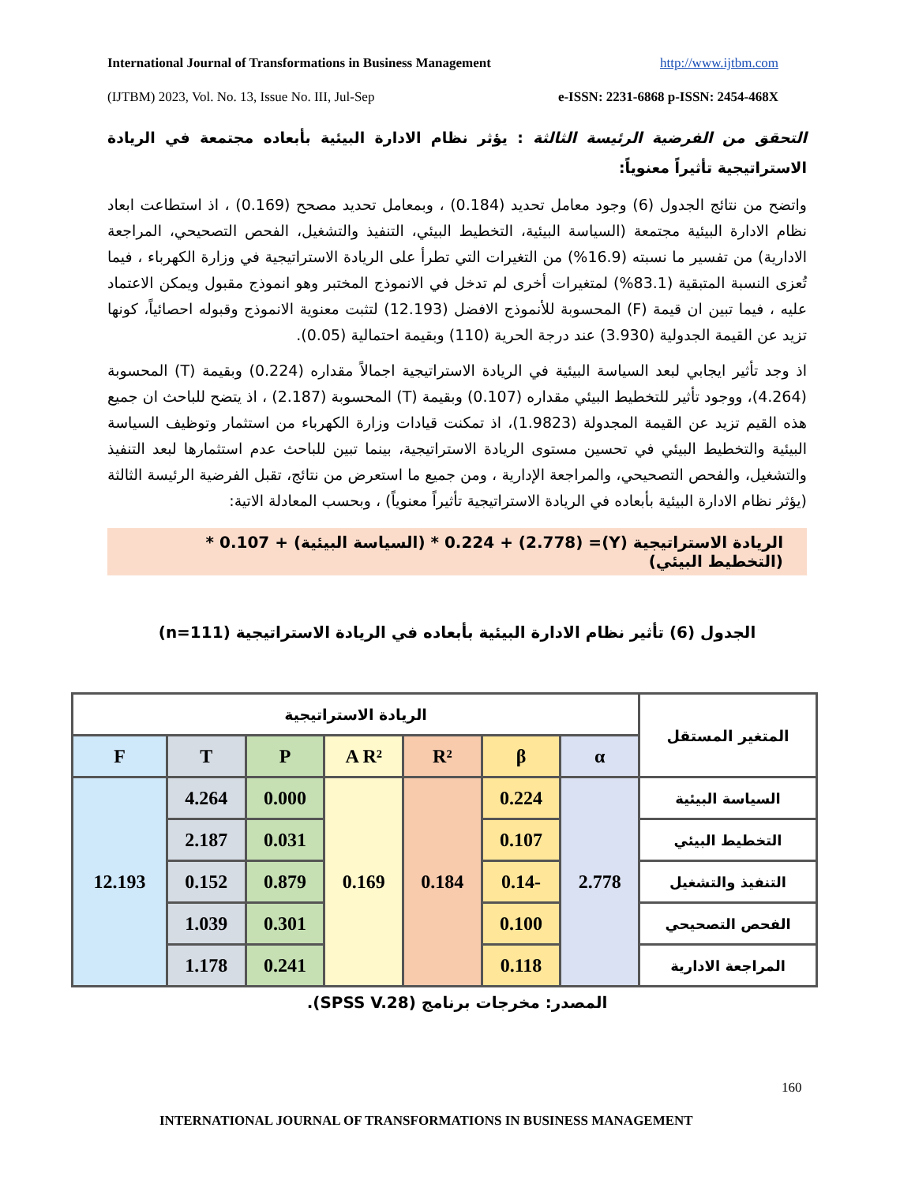International Journal of Transformations in Business Management http://www.ijtbm.com
(IJTBM) 2023, Vol. No. 13, Issue No. III, Jul-Sep e-ISSN: 2231-6868 p-ISSN: 2454-468X
التحقق من الفرضية الرئيسة الثالثة : يؤثر نظام الادارة البيئية بأبعاده مجتمعة في الريادة الاستراتيجية تأثيراً معنوياً:
واتضح من نتائج الجدول (6) وجود معامل تحديد (0.184) ، وبمعامل تحديد مصحح (0.169) ، اذ استطاعت ابعاد نظام الادارة البيئية مجتمعة (السياسة البيئية، التخطيط البيئي، التنفيذ والتشغيل، الفحص التصحيحي، المراجعة الادارية) من تفسير ما نسبته (16.9%) من التغيرات التي تطرأ على الريادة الاستراتيجية في وزارة الكهرباء ، فيما تُعزى النسبة المتبقية (83.1%) لمتغيرات أخرى لم تدخل في الانموذج المختبر وهو انموذج مقبول ويمكن الاعتماد عليه ، فيما تبين ان قيمة (F) المحسوبة للأنموذج الافضل (12.193) لتثبت معنوية الانموذج وقبوله احصائياً، كونها تزيد عن القيمة الجدولية (3.930) عند درجة الحرية (110) وبقيمة احتمالية (0.05).
اذ وجد تأثير ايجابي لبعد السياسة البيئية في الريادة الاستراتيجية اجمالاً مقداره (0.224) وبقيمة (T) المحسوبة (4.264)، ووجود تأثير للتخطيط البيئي مقداره (0.107) وبقيمة (T) المحسوبة (2.187) ، اذ يتضح للباحث ان جميع هذه القيم تزيد عن القيمة المجدولة (1.9823)، اذ تمكنت قيادات وزارة الكهرباء من استثمار وتوظيف السياسة البيئية والتخطيط البيئي في تحسين مستوى الريادة الاستراتيجية، بينما تبين للباحث عدم استثمارها لبعد التنفيذ والتشغيل، والفحص التصحيحي، والمراجعة الإدارية ، ومن جميع ما استعرض من نتائج، تقبل الفرضية الرئيسة الثالثة (يؤثر نظام الادارة البيئية بأبعاده في الريادة الاستراتيجية تأثيراً معنوياً) ، وبحسب المعادلة الاتية:
الريادة الاستراتيجية (Y)= (2.778) + 0.224 * (السياسة البيئية) + 0.107 * (التخطيط البيئي)
الجدول (6) تأثير نظام الادارة البيئية بأبعاده في الريادة الاستراتيجية (n=111)
| المتغير المستقل | الريادة الاستراتيجية | | | | | | |
| --- | --- | --- | --- | --- | --- | --- | --- |
| | α | β | R² | A R² | P | T | F |
| السياسة البيئية | 2.778 | 0.224 | 0.184 | 0.169 | 0.000 | 4.264 | 12.193 |
| التخطيط البيئي | | 0.107 | | | 0.031 | 2.187 | |
| التنفيذ والتشغيل | | -0.14 | | | 0.879 | 0.152 | |
| الفحص التصحيحي | | 0.100 | | | 0.301 | 1.039 | |
| المراجعة الادارية | | 0.118 | | | 0.241 | 1.178 | |
المصدر: مخرجات برنامج (SPSS V.28).
160
INTERNATIONAL JOURNAL OF TRANSFORMATIONS IN BUSINESS MANAGEMENT